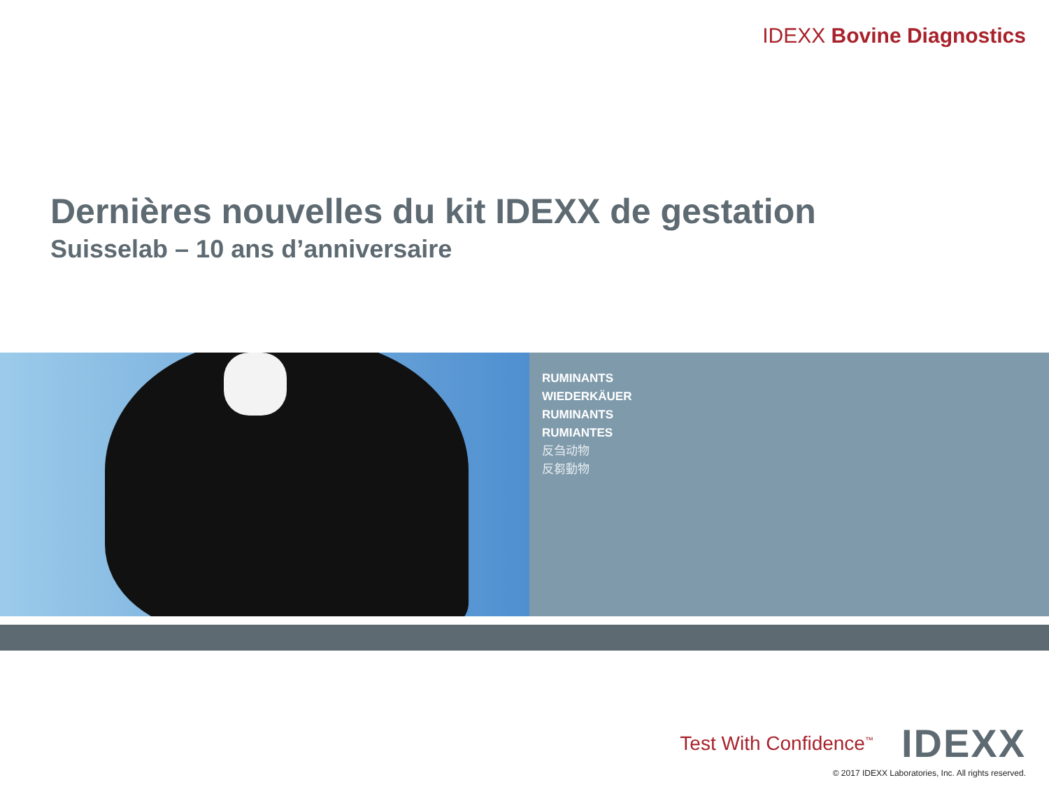IDEXX Bovine Diagnostics
Dernières nouvelles du kit IDEXX de gestation
Suisselab – 10 ans d’anniversaire
RUMINANTS
WIEDERKÄUER
RUMINANTS
RUMIANTES
反刍动物
反芻動物
Test With Confidence<sup>™</sup> IDEXX
© 2017 IDEXX Laboratories, Inc. All rights reserved.